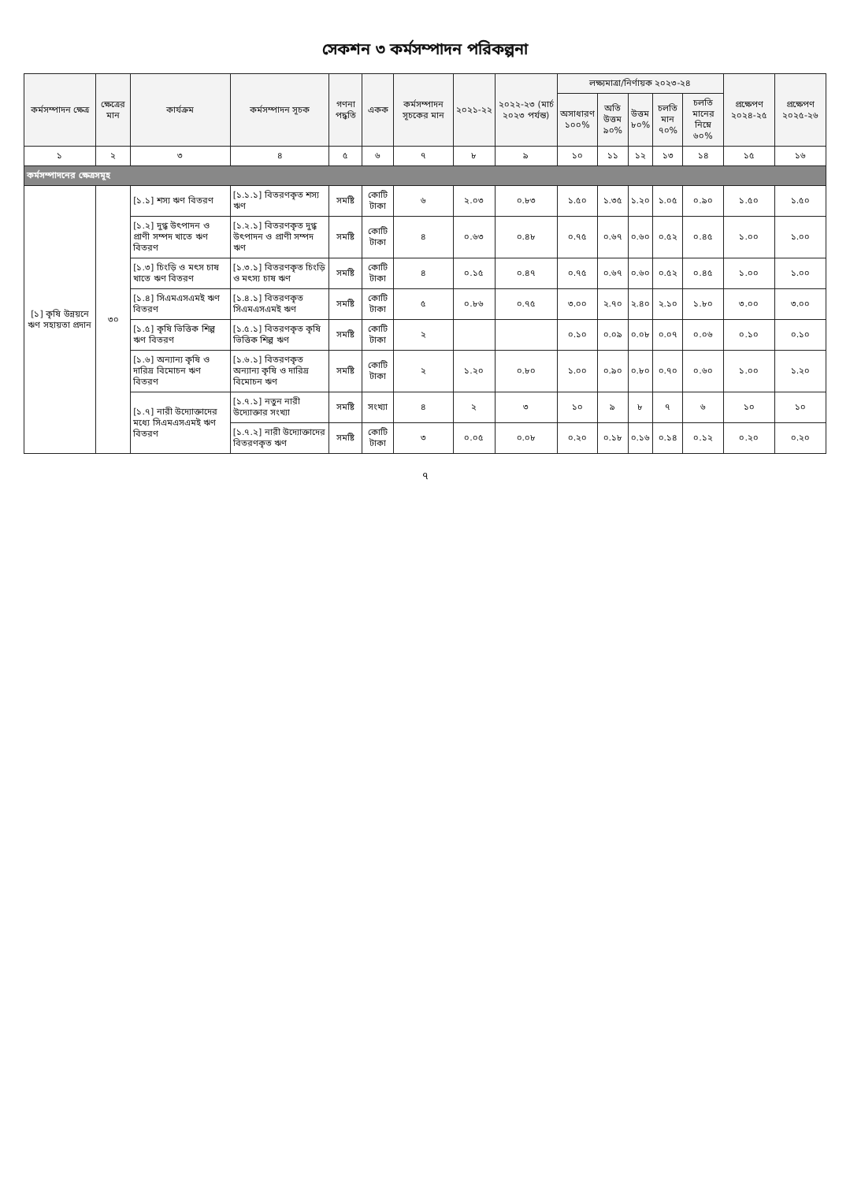সেকশন ৩ কর্মসম্পাদন পরিকল্পনা
| কর্মসম্পাদন ক্ষেত্র | ক্ষেত্রের মান | কার্যক্রম | কর্মসম্পাদন সূচক | গণনা পদ্ধতি | একক | কর্মসম্পাদন সূচকের মান | ২০২১-২২ | ২০২২-২৩ (মার্চ ২০২৩ পর্যন্ত) | লক্ষ্যমাত্রা/নির্ণায়ক ২০২৩-২৪ | | | | | প্রক্ষেপণ ২০২৪-২৫ | প্রক্ষেপণ ২০২৫-২৬ |
| --- | --- | --- | --- | --- | --- | --- | --- | --- | --- | --- | --- | --- | --- | --- | --- |
| | | | | | | | | | অসাধারণ ১০০% | অতি উত্তম ৯০% | উত্তম ৮০% | চলতি মান ৭০% | চলতি মানের নিম্নে ৬০% | | |
| ১ | ২ | ৩ | ৪ | ৫ | ৬ | ৭ | ৮ | ৯ | ১০ | ১১ | ১২ | ১৩ | ১৪ | ১৫ | ১৬ |
| কর্মসম্পাদনের ক্ষেত্রসমূহ | | | | | | | | | | | | | | | |
| [১] কৃষি উন্নয়নে ঋণ সহায়তা প্রদান | ৩০ | [১.১] শস্য ঋণ বিতরণ | [১.১.১] বিতরণকৃত শস্য ঋণ | সমষ্টি | কোটি টাকা | ৬ | ২.০৩ | ০.৮৩ | ১.৫০ | ১.৩৫ | ১.২০ | ১.০৫ | ০.৯০ | ১.৫০ | ১.৫০ |
| | | [১.২] দুগ্ধ উৎপাদন ও প্রাণী সম্পদ খাতে ঋণ বিতরণ | [১.২.১] বিতরণকৃত দুগ্ধ উৎপাদন ও প্রাণী সম্পদ ঋণ | সমষ্টি | কোটি টাকা | ৪ | ০.৬৩ | ০.৪৮ | ০.৭৫ | ০.৬৭ | ০.৬০ | ০.৫২ | ০.৪৫ | ১.০০ | ১.০০ |
| | | [১.৩] চিংড়ি ও মৎস চাষ খাতে ঋণ বিতরণ | [১.৩.১] বিতরণকৃত চিংড়ি ও মৎস্য চাষ ঋণ | সমষ্টি | কোটি টাকা | ৪ | ০.১৫ | ০.৪৭ | ০.৭৫ | ০.৬৭ | ০.৬০ | ০.৫২ | ০.৪৫ | ১.০০ | ১.০০ |
| | | [১.৪] সিএমএসএমই ঋণ বিতরণ | [১.৪.১] বিতরণকৃত সিএমএসএমই ঋণ | সমষ্টি | কোটি টাকা | ৫ | ০.৮৬ | ০.৭৫ | ৩.০০ | ২.৭০ | ২.৪০ | ২.১০ | ১.৮০ | ৩.০০ | ৩.০০ |
| | | [১.৫] কৃষি ভিত্তিক শিল্প ঋণ বিতরণ | [১.৫.১] বিতরণকৃত কৃষি ভিত্তিক শিল্প ঋণ | সমষ্টি | কোটি টাকা | ২ | | | ০.১০ | ০.০৯ | ০.০৮ | ০.০৭ | ০.০৬ | ০.১০ | ০.১০ |
| | | [১.৬] অন্যান্য কৃষি ও দারিদ্র বিমোচন ঋণ বিতরণ | [১.৬.১] বিতরণকৃত অন্যান্য কৃষি ও দারিদ্র বিমোচন ঋণ | সমষ্টি | কোটি টাকা | ২ | ১.২০ | ০.৮০ | ১.০০ | ০.৯০ | ০.৮০ | ০.৭০ | ০.৬০ | ১.০০ | ১.২০ |
| | | [১.৭] নারী উদ্যোক্তাদের মধ্যে সিএমএসএমই ঋণ বিতরণ | [১.৭.১] নতুন নারী উদ্যোক্তার সংখ্যা | সমষ্টি | সংখ্যা | ৪ | ২ | ৩ | ১০ | ৯ | ৮ | ৭ | ৬ | ১০ | ১০ |
| | | | [১.৭.২] নারী উদ্যোক্তাদের বিতরণকৃত ঋণ | সমষ্টি | কোটি টাকা | ৩ | ০.০৫ | ০.০৮ | ০.২০ | ০.১৮ | ০.১৬ | ০.১৪ | ০.১২ | ০.২০ | ০.২০ |
৭